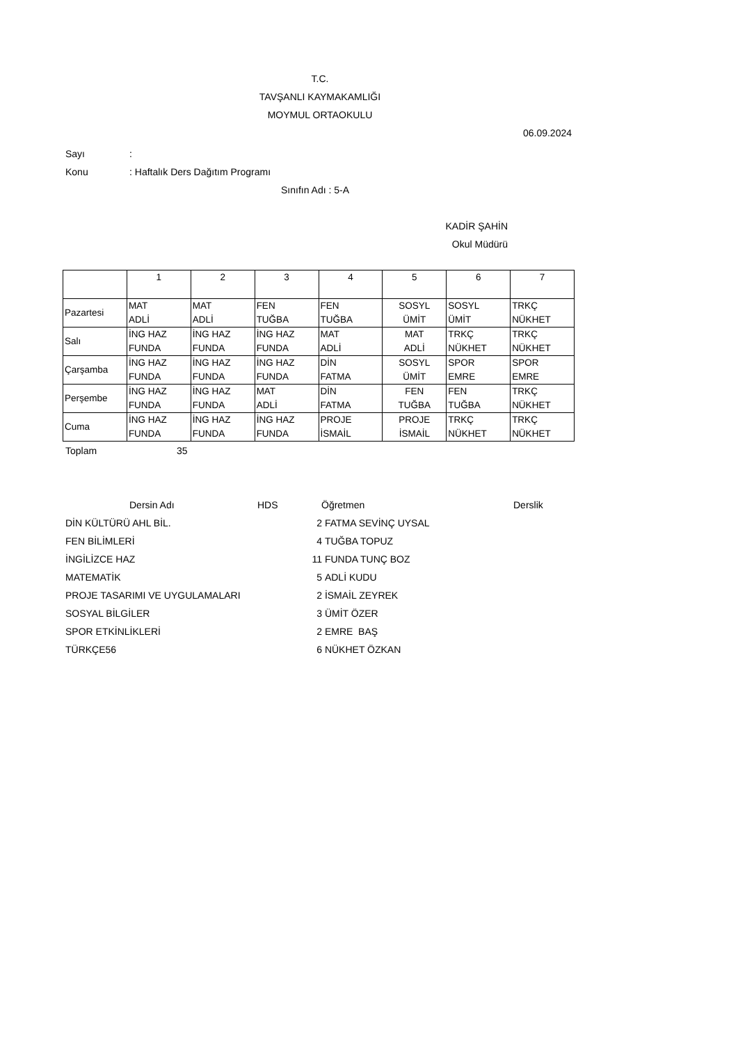T.C.
TAVŞANLI KAYMAKAMLIĞI
MOYMUL ORTAOKULU
06.09.2024
Sayı:
Konu: Haftalık Ders Dağıtım Programı
Sınıfın Adı : 5-A
KADİR ŞAHİN
Okul Müdürü
| | 1 | 2 | 3 | 4 | 5 | 6 | 7 |
| --- | --- | --- | --- | --- | --- | --- | --- |
| Pazartesi | MAT ADLİ | MAT ADLİ | FEN TUĞBA | FEN TUĞBA | SOSYL ÜMİT | SOSYL ÜMİT | TRKÇ NÜKHET |
| Salı | İNG HAZ FUNDA | İNG HAZ FUNDA | İNG HAZ FUNDA | MAT ADLİ | MAT ADLİ | TRKÇ NÜKHET | TRKÇ NÜKHET |
| Çarşamba | İNG HAZ FUNDA | İNG HAZ FUNDA | İNG HAZ FUNDA | DİN FATMA | SOSYL ÜMİT | SPOR EMRE | SPOR EMRE |
| Perşembe | İNG HAZ FUNDA | İNG HAZ FUNDA | MAT ADLİ | DİN FATMA | FEN TUĞBA | FEN TUĞBA | TRKÇ NÜKHET |
| Cuma | İNG HAZ FUNDA | İNG HAZ FUNDA | İNG HAZ FUNDA | PROJE İSMAİL | PROJE İSMAİL | TRKÇ NÜKHET | TRKÇ NÜKHET |
Toplam 35
Dersin Adı HDS Öğretmen Derslik
DİN KÜLTÜRÜ AHL BİL. 2 FATMA SEVİNÇ UYSAL
FEN BİLİMLERİ 4 TUĞBA TOPUZ
İNGİLİZCE HAZ 11 FUNDA TUNÇ BOZ
MATEMATİK 5 ADLİ KUDU
PROJE TASARIMI VE UYGULAMALARI 2 İSMAİL ZEYREK
SOSYAL BİLGİLER 3 ÜMİT ÖZER
SPOR ETKİNLİKLERİ 2 EMRE BAŞ
TÜRKÇE56 6 NÜKHET ÖZKAN